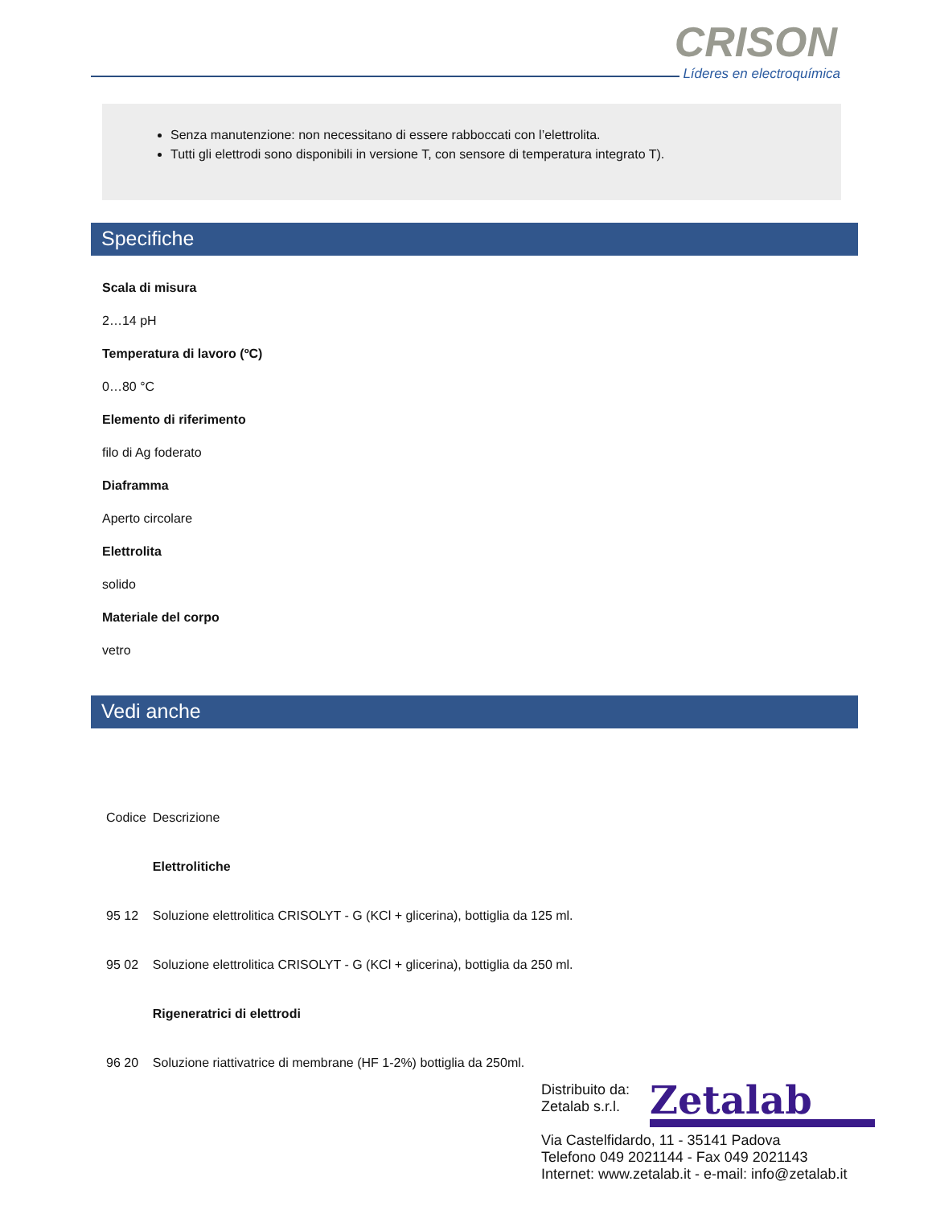CRISON
Líderes en electroquímica
Senza manutenzione: non necessitano di essere rabboccati con l’elettrolita.
Tutti gli elettrodi sono disponibili in versione T, con sensore di temperatura integrato T).
Specifiche
Scala di misura
2…14 pH
Temperatura di lavoro (ºC)
0…80 °C
Elemento di riferimento
filo di Ag foderato
Diaframma
Aperto circolare
Elettrolita
solido
Materiale del corpo
vetro
Vedi anche
| Codice | Descrizione |
| | Elettrolitiche |
| 95 12 | Soluzione elettrolitica CRISOLYT - G (KCl + glicerina), bottiglia da 125 ml. |
| 95 02 | Soluzione elettrolitica CRISOLYT - G (KCl + glicerina), bottiglia da 250 ml. |
| | Rigeneratrici di elettrodi |
| 96 20 | Soluzione riattivatrice di membrane (HF 1-2%) bottiglia da 250ml. |
Distribuito da:
Zetalab s.r.l.
Via Castelfidardo, 11 - 35141 Padova
Telefono 049 2021144 - Fax 049 2021143
Internet: www.zetalab.it - e-mail: info@zetalab.it
Zetalab